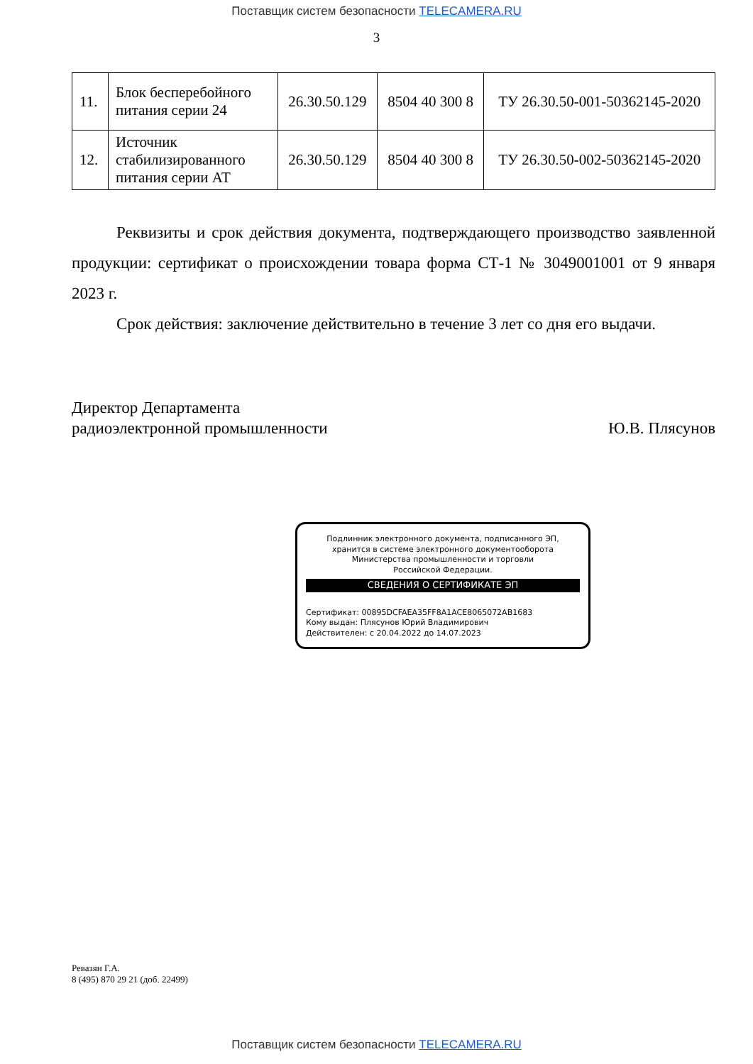Поставщик систем безопасности TELECAMERA.RU
3
| 11. | Блок бесперебойного питания серии 24 | 26.30.50.129 | 8504 40 300 8 | ТУ 26.30.50-001-50362145-2020 |
| 12. | Источник стабилизированного питания серии АТ | 26.30.50.129 | 8504 40 300 8 | ТУ 26.30.50-002-50362145-2020 |
Реквизиты и срок действия документа, подтверждающего производство заявленной продукции: сертификат о происхождении товара форма СТ-1 № 3049001001 от 9 января 2023 г.
Срок действия: заключение действительно в течение 3 лет со дня его выдачи.
Директор Департамента
радиоэлектронной промышленности
Ю.В. Плясунов
Подлинник электронного документа, подписанного ЭП,
хранится в системе электронного документооборота
Министерства промышленности и торговли
Российской Федерации.
СВЕДЕНИЯ О СЕРТИФИКАТЕ ЭП
Сертификат: 00895DCFAEA35FF8A1ACE8065072AB1683
Кому выдан: Плясунов Юрий Владимирович
Действителен: с 20.04.2022 до 14.07.2023
Ревазян Г.А.
8 (495) 870 29 21 (доб. 22499)
Поставщик систем безопасности TELECAMERA.RU